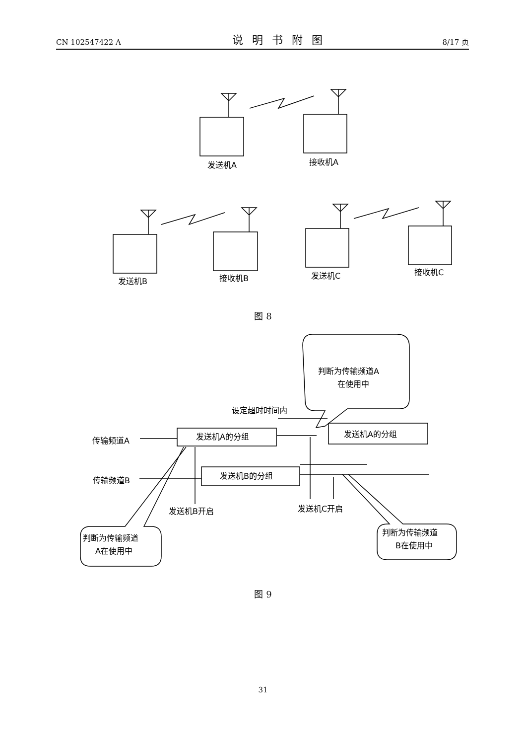CN 102547422 A 说明书附图 8/17 页
发送机A
接收机A
发送机B
接收机B
发送机C
接收机C
传输频道A
传输频道B
发送机A的分组
发送机A的分组
发送机B的分组
设定超时时间内
判断为传输频道A
在使用中
发送机B开启
发送机C开启
判断为传输频道
A在使用中
判断为传输频道
B在使用中
图 8
图 9
31